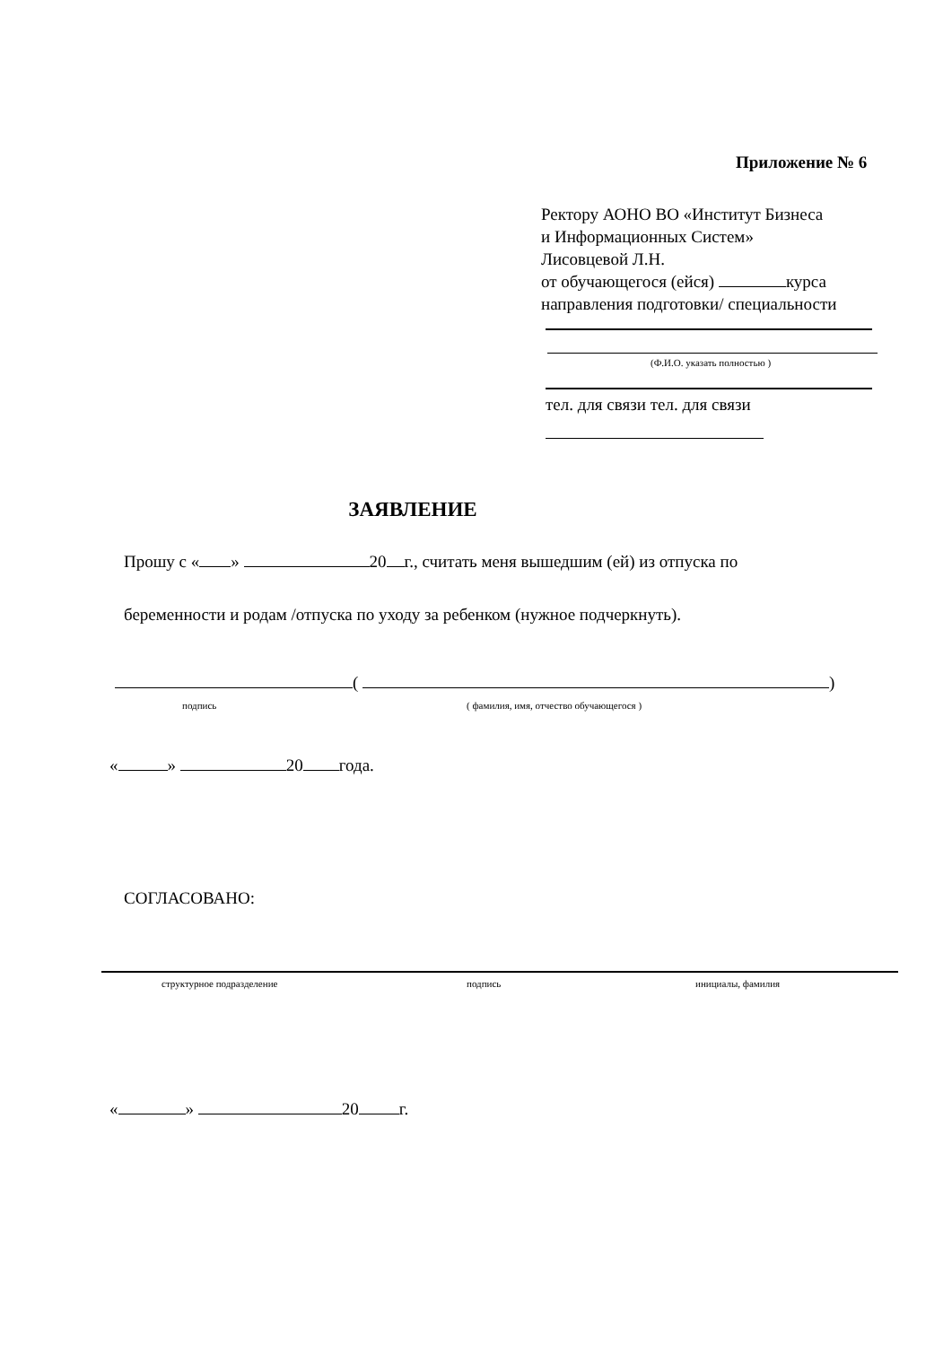Приложение № 6
Ректору АОНО ВО «Институт Бизнеса
и Информационных Систем»
Лисовцевой Л.Н.
от обучающегося (ейся) курса
направления подготовки/ специальности
(Ф.И.О. указать полностью )
тел. для связи тел. для связи
ЗАЯВЛЕНИЕ
Прошу с « » 20 г., считать меня вышедшим (ей) из отпуска по
беременности и родам /отпуска по уходу за ребенком (нужное подчеркнуть).
( )
подпись
( фамилия, имя, отчество обучающегося )
« » 20 года.
СОГЛАСОВАНО:
структурное подразделение подпись инициалы, фамилия
« » 20 г.